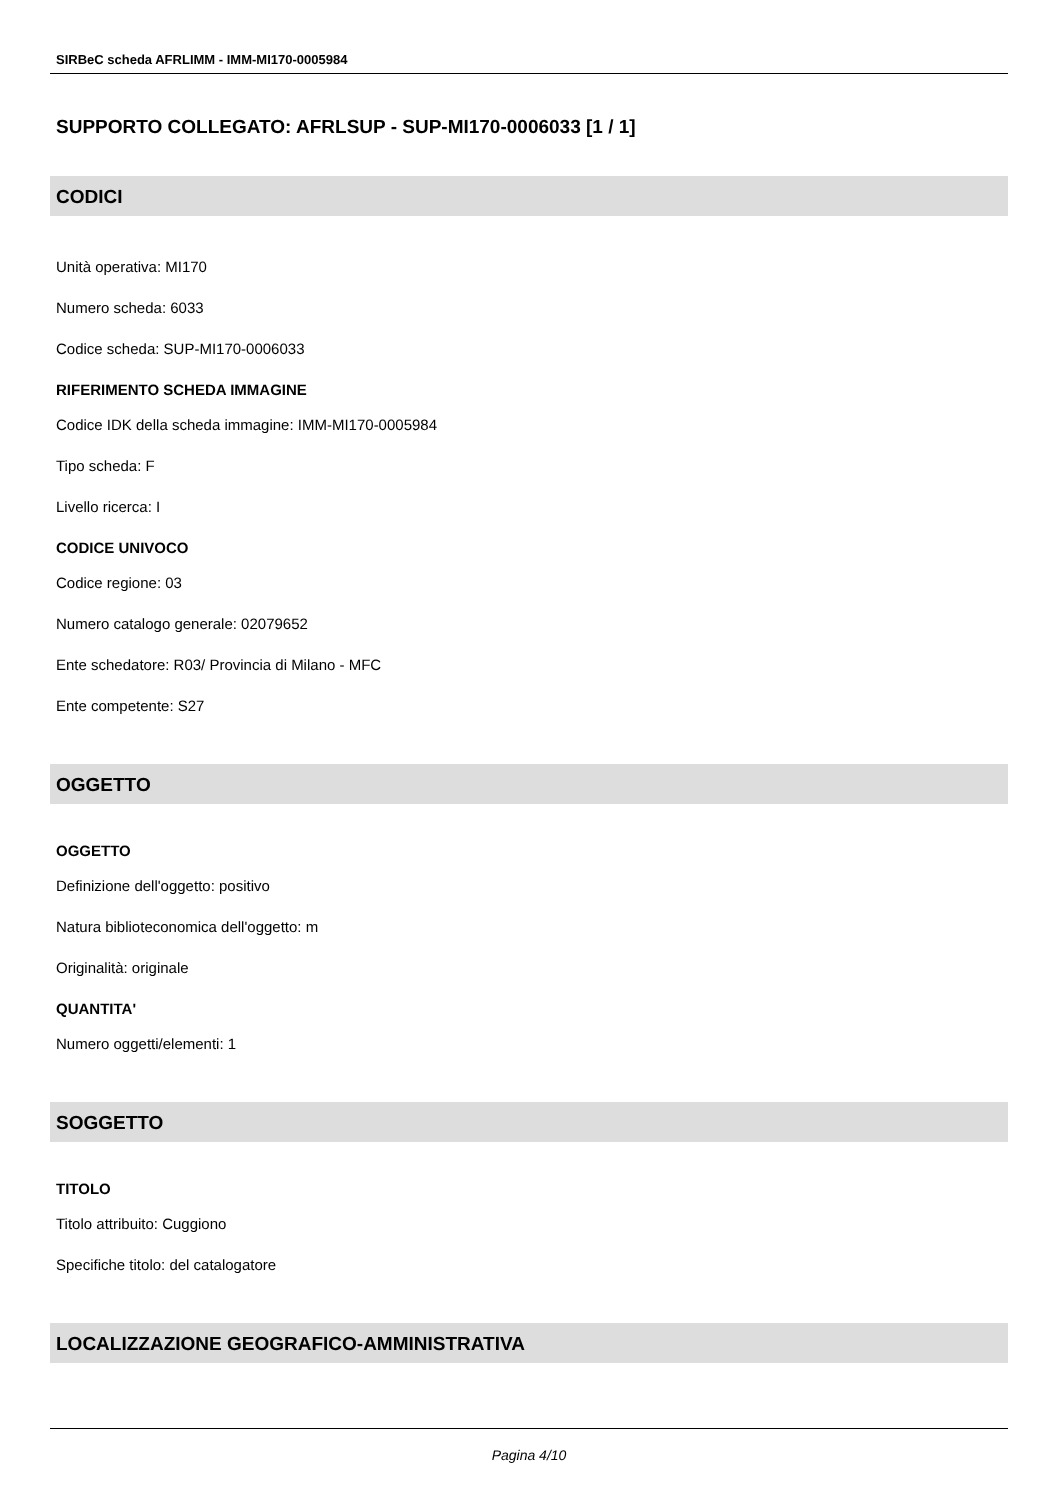SIRBeC scheda AFRLIMM - IMM-MI170-0005984
SUPPORTO COLLEGATO: AFRLSUP - SUP-MI170-0006033 [1 / 1]
CODICI
Unità operativa: MI170
Numero scheda: 6033
Codice scheda: SUP-MI170-0006033
RIFERIMENTO SCHEDA IMMAGINE
Codice IDK della scheda immagine: IMM-MI170-0005984
Tipo scheda: F
Livello ricerca: I
CODICE UNIVOCO
Codice regione: 03
Numero catalogo generale: 02079652
Ente schedatore: R03/ Provincia di Milano - MFC
Ente competente: S27
OGGETTO
OGGETTO
Definizione dell'oggetto: positivo
Natura biblioteconomica dell'oggetto: m
Originalità: originale
QUANTITA'
Numero oggetti/elementi: 1
SOGGETTO
TITOLO
Titolo attribuito: Cuggiono
Specifiche titolo: del catalogatore
LOCALIZZAZIONE GEOGRAFICO-AMMINISTRATIVA
Pagina 4/10